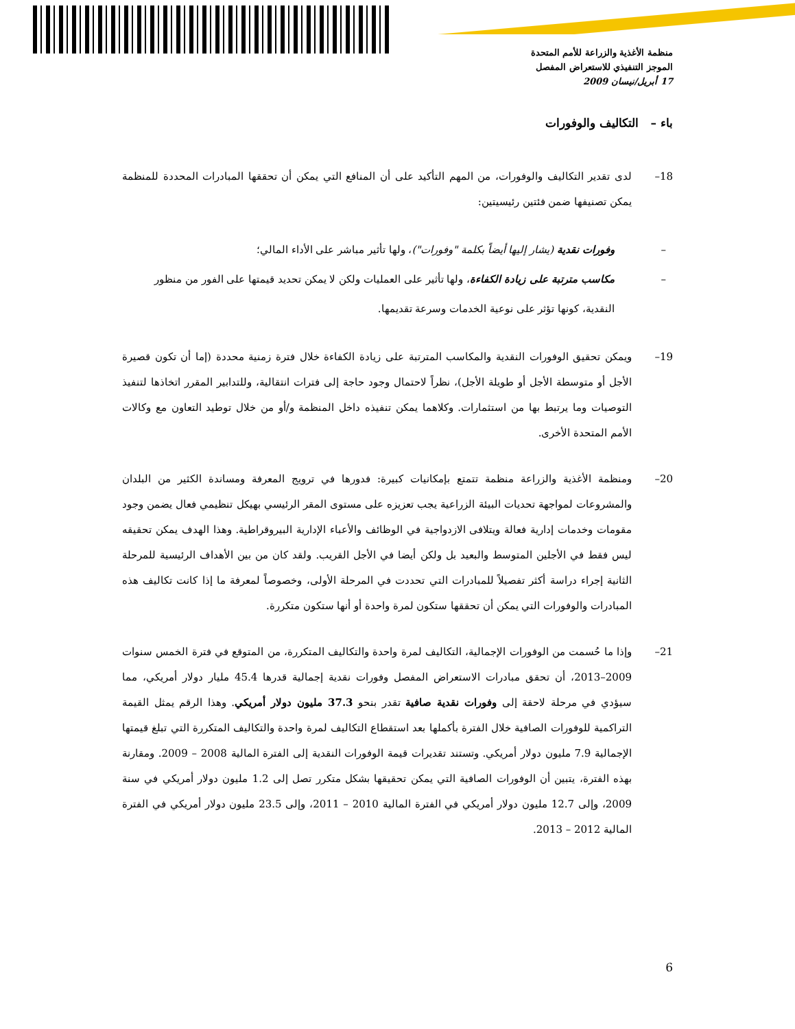منظمة الأغذية والزراعة للأمم المتحدة
الموجز التنفيذي للاستعراض المفصل
17 أبريل/نيسان 2009
باء – التكاليف والوفورات
18– لدى تقدير التكاليف والوفورات، من المهم التأكيد على أن المنافع التي يمكن أن تحققها المبادرات المحددة للمنظمة يمكن تصنيفها ضمن فئتين رئيسيتين:
– وفورات نقدية (يشار إليها أيضاً بكلمة "وفورات")، ولها تأثير مباشر على الأداء المالي؛
– مكاسب مترتبة على زيادة الكفاءة، ولها تأثير على العمليات ولكن لا يمكن تحديد قيمتها على الفور من منظور النقدية، كونها تؤثر على نوعية الخدمات وسرعة تقديمها.
19– ويمكن تحقيق الوفورات النقدية والمكاسب المترتبة على زيادة الكفاءة خلال فترة زمنية محددة (إما أن تكون قصيرة الأجل أو متوسطة الأجل أو طويلة الأجل)، نظراً لاحتمال وجود حاجة إلى فترات انتقالية، وللتدابير المقرر اتخاذها لتنفيذ التوصيات وما يرتبط بها من استثمارات. وكلاهما يمكن تنفيذه داخل المنظمة و/أو من خلال توطيد التعاون مع وكالات الأمم المتحدة الأخرى.
20– ومنظمة الأغذية والزراعة منظمة تتمتع بإمكانيات كبيرة: فدورها في ترويج المعرفة ومساندة الكثير من البلدان والمشروعات لمواجهة تحديات البيئة الزراعية يجب تعزيزه على مستوى المقر الرئيسي بهيكل تنظيمي فعال يضمن وجود مقومات وخدمات إدارية فعالة ويتلافى الازدواجية في الوظائف والأعباء الإدارية البيروقراطية. وهذا الهدف يمكن تحقيقه ليس فقط في الأجلين المتوسط والبعيد بل ولكن أيضا في الأجل القريب. ولقد كان من بين الأهداف الرئيسية للمرحلة الثانية إجراء دراسة أكثر تفصيلاً للمبادرات التي تحددت في المرحلة الأولى، وخصوصاً لمعرفة ما إذا كانت تكاليف هذه المبادرات والوفورات التي يمكن أن تحققها ستكون لمرة واحدة أو أنها ستكون متكررة.
21– وإذا ما حُسمت من الوفورات الإجمالية، التكاليف لمرة واحدة والتكاليف المتكررة، من المتوقع في فترة الخمس سنوات 2009–2013، أن تحقق مبادرات الاستعراض المفصل وفورات نقدية إجمالية قدرها 45.4 مليار دولار أمريكي، مما سيؤدي في مرحلة لاحقة إلى وفورات نقدية صافية تقدر بنحو 37.3 مليون دولار أمريكي. وهذا الرقم يمثل القيمة التراكمية للوفورات الصافية خلال الفترة بأكملها بعد استقطاع التكاليف لمرة واحدة والتكاليف المتكررة التي تبلغ قيمتها الإجمالية 7.9 مليون دولار أمريكي. وتستند تقديرات قيمة الوفورات النقدية إلى الفترة المالية 2008 – 2009. ومقارنة بهذه الفترة، يتبين أن الوفورات الصافية التي يمكن تحقيقها بشكل متكرر تصل إلى 1.2 مليون دولار أمريكي في سنة 2009، وإلى 12.7 مليون دولار أمريكي في الفترة المالية 2010 – 2011، وإلى 23.5 مليون دولار أمريكي في الفترة المالية 2012 – 2013.
6